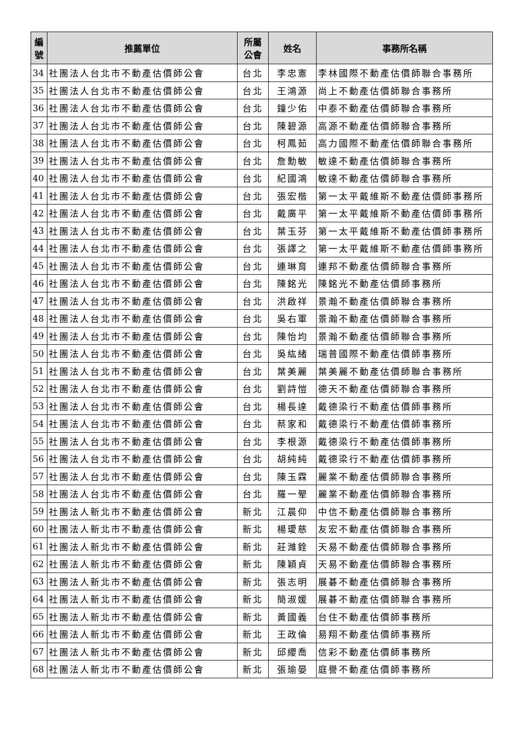| 編 號 | 推薦單位 | 所屬 公會 | 姓名 | 事務所名稱 |
| --- | --- | --- | --- | --- |
| 34 | 社團法人台北市不動產估價師公會 | 台北 | 李忠憲 | 李林國際不動產估價師聯合事務所 |
| 35 | 社團法人台北市不動產估價師公會 | 台北 | 王鴻源 | 尚上不動產估價師聯合事務所 |
| 36 | 社團法人台北市不動產估價師公會 | 台北 | 鐘少佑 | 中泰不動產估價師聯合事務所 |
| 37 | 社團法人台北市不動產估價師公會 | 台北 | 陳碧源 | 高源不動產估價師聯合事務所 |
| 38 | 社團法人台北市不動產估價師公會 | 台北 | 柯鳳茹 | 高力國際不動產估價師聯合事務所 |
| 39 | 社團法人台北市不動產估價師公會 | 台北 | 詹勳敏 | 敏達不動產估價師聯合事務所 |
| 40 | 社團法人台北市不動產估價師公會 | 台北 | 紀國鴻 | 敏達不動產估價師聯合事務所 |
| 41 | 社團法人台北市不動產估價師公會 | 台北 | 張宏楷 | 第一太平戴維斯不動產估價師事務所 |
| 42 | 社團法人台北市不動產估價師公會 | 台北 | 戴廣平 | 第一太平戴維斯不動產估價師事務所 |
| 43 | 社團法人台北市不動產估價師公會 | 台北 | 葉玉芬 | 第一太平戴維斯不動產估價師事務所 |
| 44 | 社團法人台北市不動產估價師公會 | 台北 | 張譯之 | 第一太平戴維斯不動產估價師事務所 |
| 45 | 社團法人台北市不動產估價師公會 | 台北 | 連琳育 | 連邦不動產估價師聯合事務所 |
| 46 | 社團法人台北市不動產估價師公會 | 台北 | 陳銘光 | 陳銘光不動產估價師事務所 |
| 47 | 社團法人台北市不動產估價師公會 | 台北 | 洪啟祥 | 景瀚不動產估價師聯合事務所 |
| 48 | 社團法人台北市不動產估價師公會 | 台北 | 吳右軍 | 景瀚不動產估價師聯合事務所 |
| 49 | 社團法人台北市不動產估價師公會 | 台北 | 陳怡均 | 景瀚不動產估價師聯合事務所 |
| 50 | 社團法人台北市不動產估價師公會 | 台北 | 吳紘緒 | 瑞普國際不動產估價師事務所 |
| 51 | 社團法人台北市不動產估價師公會 | 台北 | 葉美麗 | 葉美麗不動產估價師聯合事務所 |
| 52 | 社團法人台北市不動產估價師公會 | 台北 | 劉詩愷 | 德天不動產估價師聯合事務所 |
| 53 | 社團法人台北市不動產估價師公會 | 台北 | 楊長達 | 戴德梁行不動產估價師事務所 |
| 54 | 社團法人台北市不動產估價師公會 | 台北 | 蔡家和 | 戴德梁行不動產估價師事務所 |
| 55 | 社團法人台北市不動產估價師公會 | 台北 | 李根源 | 戴德梁行不動產估價師事務所 |
| 56 | 社團法人台北市不動產估價師公會 | 台北 | 胡純純 | 戴德梁行不動產估價師事務所 |
| 57 | 社團法人台北市不動產估價師公會 | 台北 | 陳玉霖 | 麗業不動產估價師聯合事務所 |
| 58 | 社團法人台北市不動產估價師公會 | 台北 | 羅一翚 | 麗業不動產估價師聯合事務所 |
| 59 | 社團法人新北市不動產估價師公會 | 新北 | 江晨仰 | 中信不動產估價師聯合事務所 |
| 60 | 社團法人新北市不動產估價師公會 | 新北 | 楊璦慈 | 友宏不動產估價師聯合事務所 |
| 61 | 社團法人新北市不動產估價師公會 | 新北 | 莊濰銓 | 天易不動產估價師聯合事務所 |
| 62 | 社團法人新北市不動產估價師公會 | 新北 | 陳穎貞 | 天易不動產估價師聯合事務所 |
| 63 | 社團法人新北市不動產估價師公會 | 新北 | 張志明 | 展碁不動產估價師聯合事務所 |
| 64 | 社團法人新北市不動產估價師公會 | 新北 | 簡淑媛 | 展碁不動產估價師聯合事務所 |
| 65 | 社團法人新北市不動產估價師公會 | 新北 | 黃國義 | 台住不動產估價師事務所 |
| 66 | 社團法人新北市不動產估價師公會 | 新北 | 王政倫 | 易翔不動產估價師事務所 |
| 67 | 社團法人新北市不動產估價師公會 | 新北 | 邱纓喬 | 信彩不動產估價師事務所 |
| 68 | 社團法人新北市不動產估價師公會 | 新北 | 張瑜晏 | 庭譽不動產估價師事務所 |